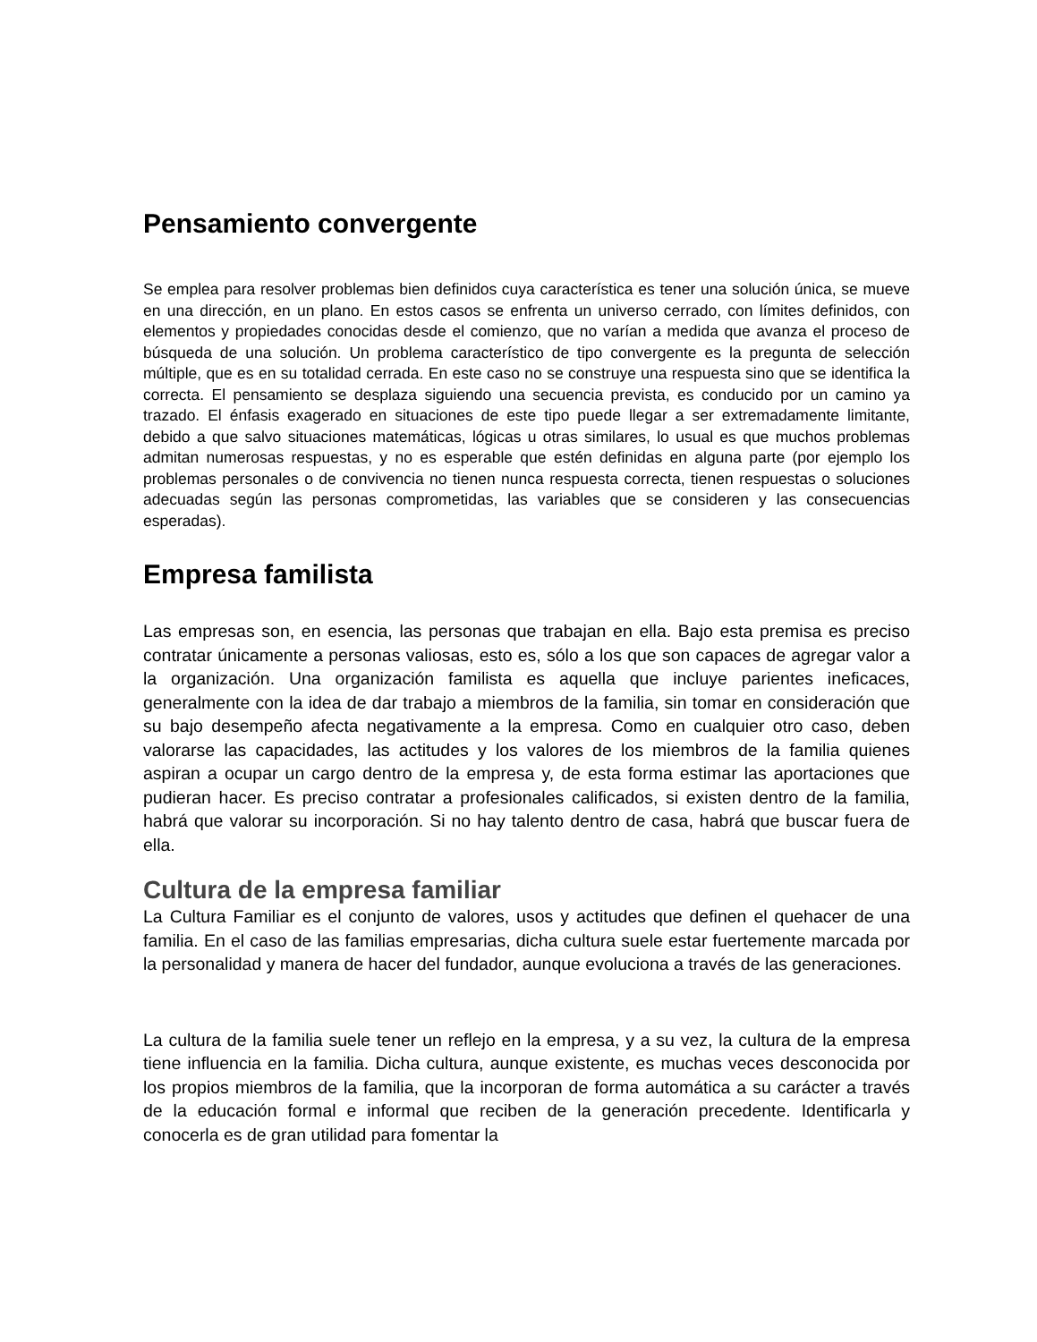Pensamiento convergente
Se emplea para resolver problemas bien definidos cuya característica es tener una solución única, se mueve en una dirección, en un plano. En estos casos se enfrenta un universo cerrado, con límites definidos, con elementos y propiedades conocidas desde el comienzo, que no varían a medida que avanza el proceso de búsqueda de una solución. Un problema característico de tipo convergente es la pregunta de selección múltiple, que es en su totalidad cerrada. En este caso no se construye una respuesta sino que se identifica la correcta. El pensamiento se desplaza siguiendo una secuencia prevista, es conducido por un camino ya trazado. El énfasis exagerado en situaciones de este tipo puede llegar a ser extremadamente limitante, debido a que salvo situaciones matemáticas, lógicas u otras similares, lo usual es que muchos problemas admitan numerosas respuestas, y no es esperable que estén definidas en alguna parte (por ejemplo los problemas personales o de convivencia no tienen nunca respuesta correcta, tienen respuestas o soluciones adecuadas según las personas comprometidas, las variables que se consideren y las consecuencias esperadas).
Empresa familista
Las empresas son, en esencia, las personas que trabajan en ella. Bajo esta premisa es preciso contratar únicamente a personas valiosas, esto es, sólo a los que son capaces de agregar valor a la organización. Una organización familista es aquella que incluye parientes ineficaces, generalmente con la idea de dar trabajo a miembros de la familia, sin tomar en consideración que su bajo desempeño afecta negativamente a la empresa. Como en cualquier otro caso, deben valorarse las capacidades, las actitudes y los valores de los miembros de la familia quienes aspiran a ocupar un cargo dentro de la empresa y, de esta forma estimar las aportaciones que pudieran hacer. Es preciso contratar a profesionales calificados, si existen dentro de la familia, habrá que valorar su incorporación. Si no hay talento dentro de casa, habrá que buscar fuera de ella.
Cultura de la empresa familiar
La Cultura Familiar es el conjunto de valores, usos y actitudes que definen el quehacer de una familia. En el caso de las familias empresarias, dicha cultura suele estar fuertemente marcada por la personalidad y manera de hacer del fundador, aunque evoluciona a través de las generaciones.
La cultura de la familia suele tener un reflejo en la empresa, y a su vez, la cultura de la empresa tiene influencia en la familia. Dicha cultura, aunque existente, es muchas veces desconocida por los propios miembros de la familia, que la incorporan de forma automática a su carácter a través de la educación formal e informal que reciben de la generación precedente. Identificarla y conocerla es de gran utilidad para fomentar la